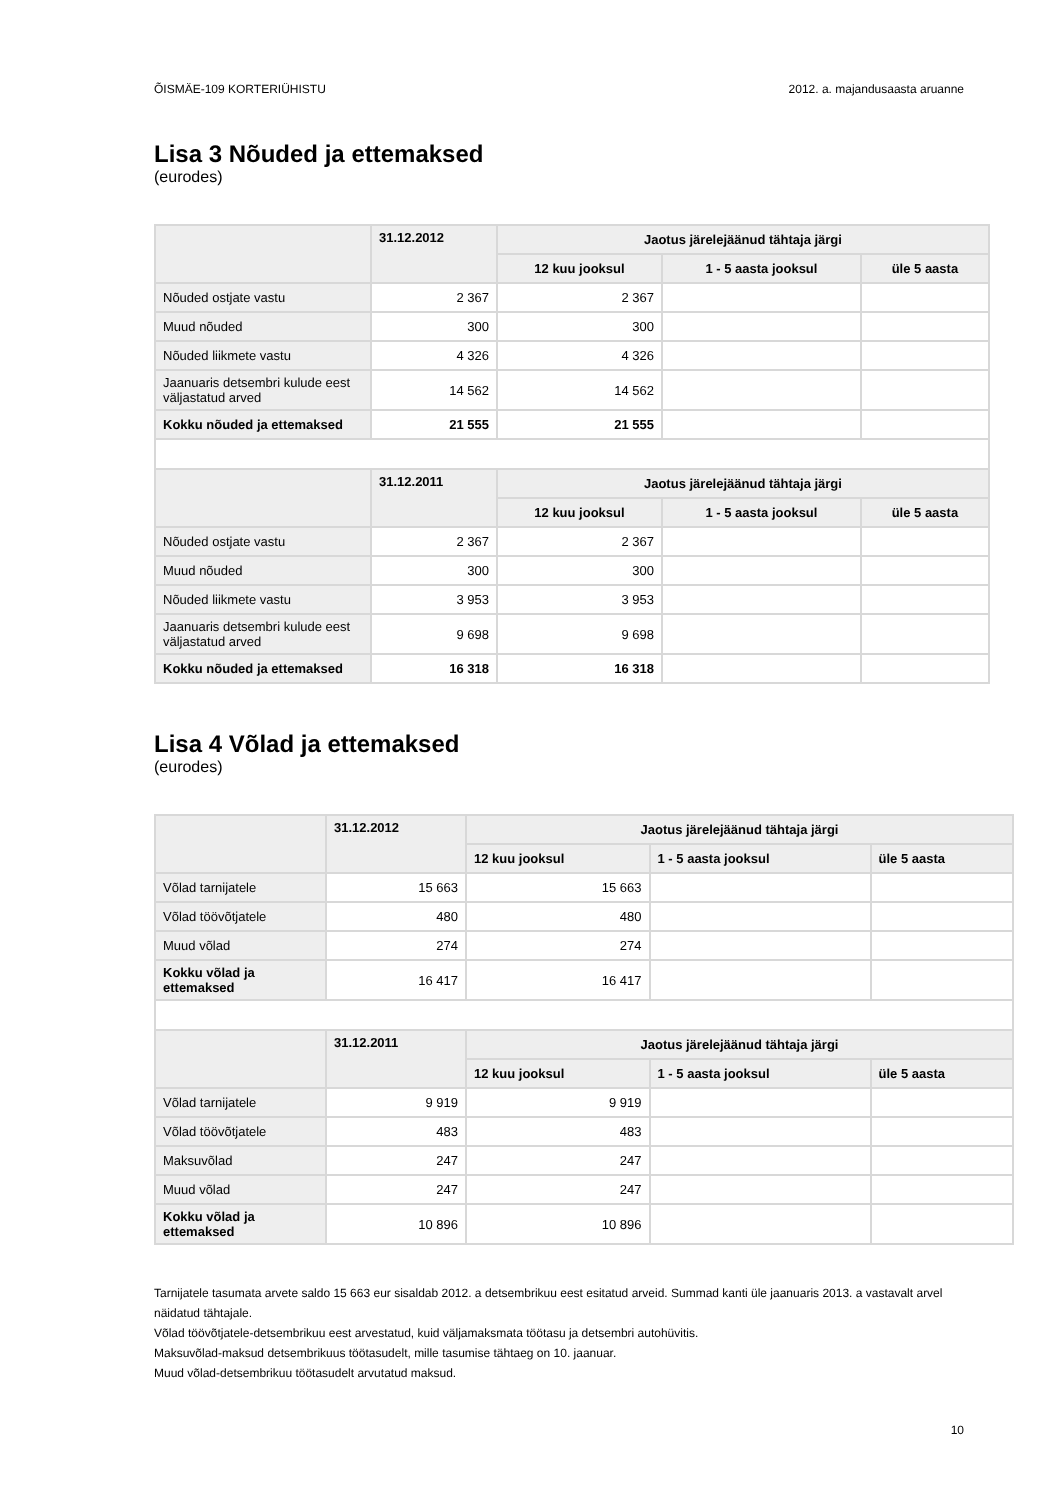ÕISMÄE-109 KORTERIÜHISTU 2012. a. majandusaasta aruanne
Lisa 3 Nõuded ja ettemaksed
(eurodes)
| | 31.12.2012 | Jaotus järelejäänud tähtaja järgi | | |
| --- | --- | --- | --- | --- |
| | | 12 kuu jooksul | 1 - 5 aasta jooksul | üle 5 aasta |
| Nõuded ostjate vastu | 2 367 | 2 367 | | |
| Muud nõuded | 300 | 300 | | |
| Nõuded liikmete vastu | 4 326 | 4 326 | | |
| Jaanuaris detsembri kulude eest väljastatud arved | 14 562 | 14 562 | | |
| Kokku nõuded ja ettemaksed | 21 555 | 21 555 | | |
| | 31.12.2011 | Jaotus järelejäänud tähtaja järgi | | |
| | | 12 kuu jooksul | 1 - 5 aasta jooksul | üle 5 aasta |
| Nõuded ostjate vastu | 2 367 | 2 367 | | |
| Muud nõuded | 300 | 300 | | |
| Nõuded liikmete vastu | 3 953 | 3 953 | | |
| Jaanuaris detsembri kulude eest väljastatud arved | 9 698 | 9 698 | | |
| Kokku nõuded ja ettemaksed | 16 318 | 16 318 | | |
Lisa 4 Võlad ja ettemaksed
(eurodes)
| | 31.12.2012 | Jaotus järelejäänud tähtaja järgi | | |
| --- | --- | --- | --- | --- |
| | | 12 kuu jooksul | 1 - 5 aasta jooksul | üle 5 aasta |
| Võlad tarnijatele | 15 663 | 15 663 | | |
| Võlad töövõtjatele | 480 | 480 | | |
| Muud võlad | 274 | 274 | | |
| Kokku võlad ja ettemaksed | 16 417 | 16 417 | | |
| | 31.12.2011 | Jaotus järelejäänud tähtaja järgi | | |
| | | 12 kuu jooksul | 1 - 5 aasta jooksul | üle 5 aasta |
| Võlad tarnijatele | 9 919 | 9 919 | | |
| Võlad töövõtjatele | 483 | 483 | | |
| Maksuvõlad | 247 | 247 | | |
| Muud võlad | 247 | 247 | | |
| Kokku võlad ja ettemaksed | 10 896 | 10 896 | | |
Tarnijatele tasumata arvete saldo 15 663 eur sisaldab 2012. a detsembrikuu eest esitatud arveid. Summad kanti üle jaanuaris 2013. a vastavalt arvel näidatud tähtajale.
Võlad töövõtjatele-detsembrikuu eest arvestatud, kuid väljamaksmata töötasu ja detsembri autohüvitis.
Maksuvõlad-maksud detsembrikuus töötasudelt, mille tasumise tähtaeg on 10. jaanuar.
Muud võlad-detsembrikuu töötasudelt arvutatud maksud.
10